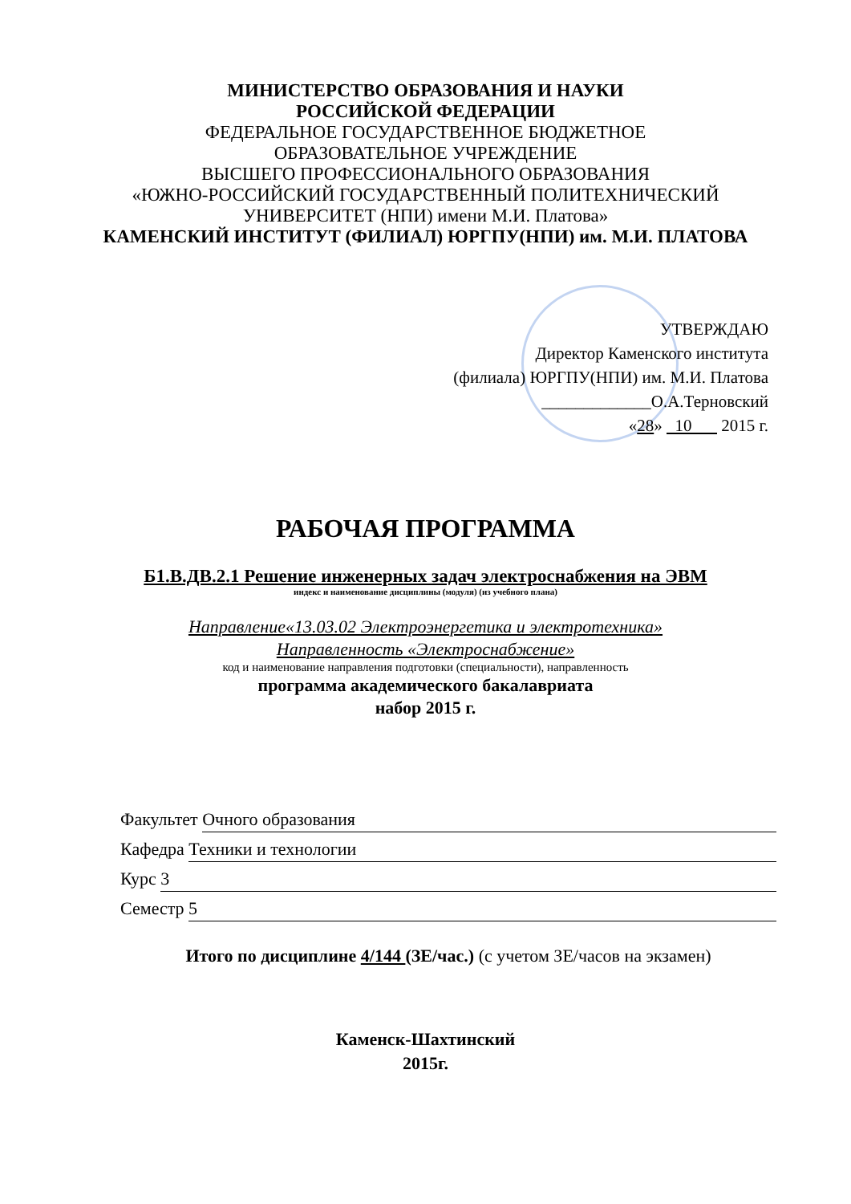МИНИСТЕРСТВО ОБРАЗОВАНИЯ И НАУКИ
РОССИЙСКОЙ ФЕДЕРАЦИИ
ФЕДЕРАЛЬНОЕ ГОСУДАРСТВЕННОЕ БЮДЖЕТНОЕ
ОБРАЗОВАТЕЛЬНОЕ УЧРЕЖДЕНИЕ
ВЫСШЕГО ПРОФЕССИОНАЛЬНОГО ОБРАЗОВАНИЯ
«ЮЖНО-РОССИЙСКИЙ ГОСУДАРСТВЕННЫЙ ПОЛИТЕХНИЧЕСКИЙ
УНИВЕРСИТЕТ (НПИ) имени М.И. Платова»
КАМЕНСКИЙ ИНСТИТУТ (ФИЛИАЛ) ЮРГПУ(НПИ) им. М.И. ПЛАТОВА
УТВЕРЖДАЮ
Директор Каменского института
(филиала) ЮРГПУ(НПИ) им. М.И. Платова
_____________О.А.Терновский
«28» 10 2015 г.
РАБОЧАЯ ПРОГРАММА
Б1.В.ДВ.2.1 Решение инженерных задач электроснабжения на ЭВМ
индекс и наименование дисциплины (модуля) (из учебного плана)
Направление«13.03.02 Электроэнергетика и электротехника»
Направленность «Электроснабжение»
код и наименование направления подготовки (специальности), направленность
программа академического бакалавриата
набор 2015 г.
Факультет Очного образования
Кафедра Техники и технологии
Курс 3
Семестр 5
Итого по дисциплине 4/144 (ЗЕ/час.) (с учетом ЗЕ/часов на экзамен)
Каменск-Шахтинский
2015г.